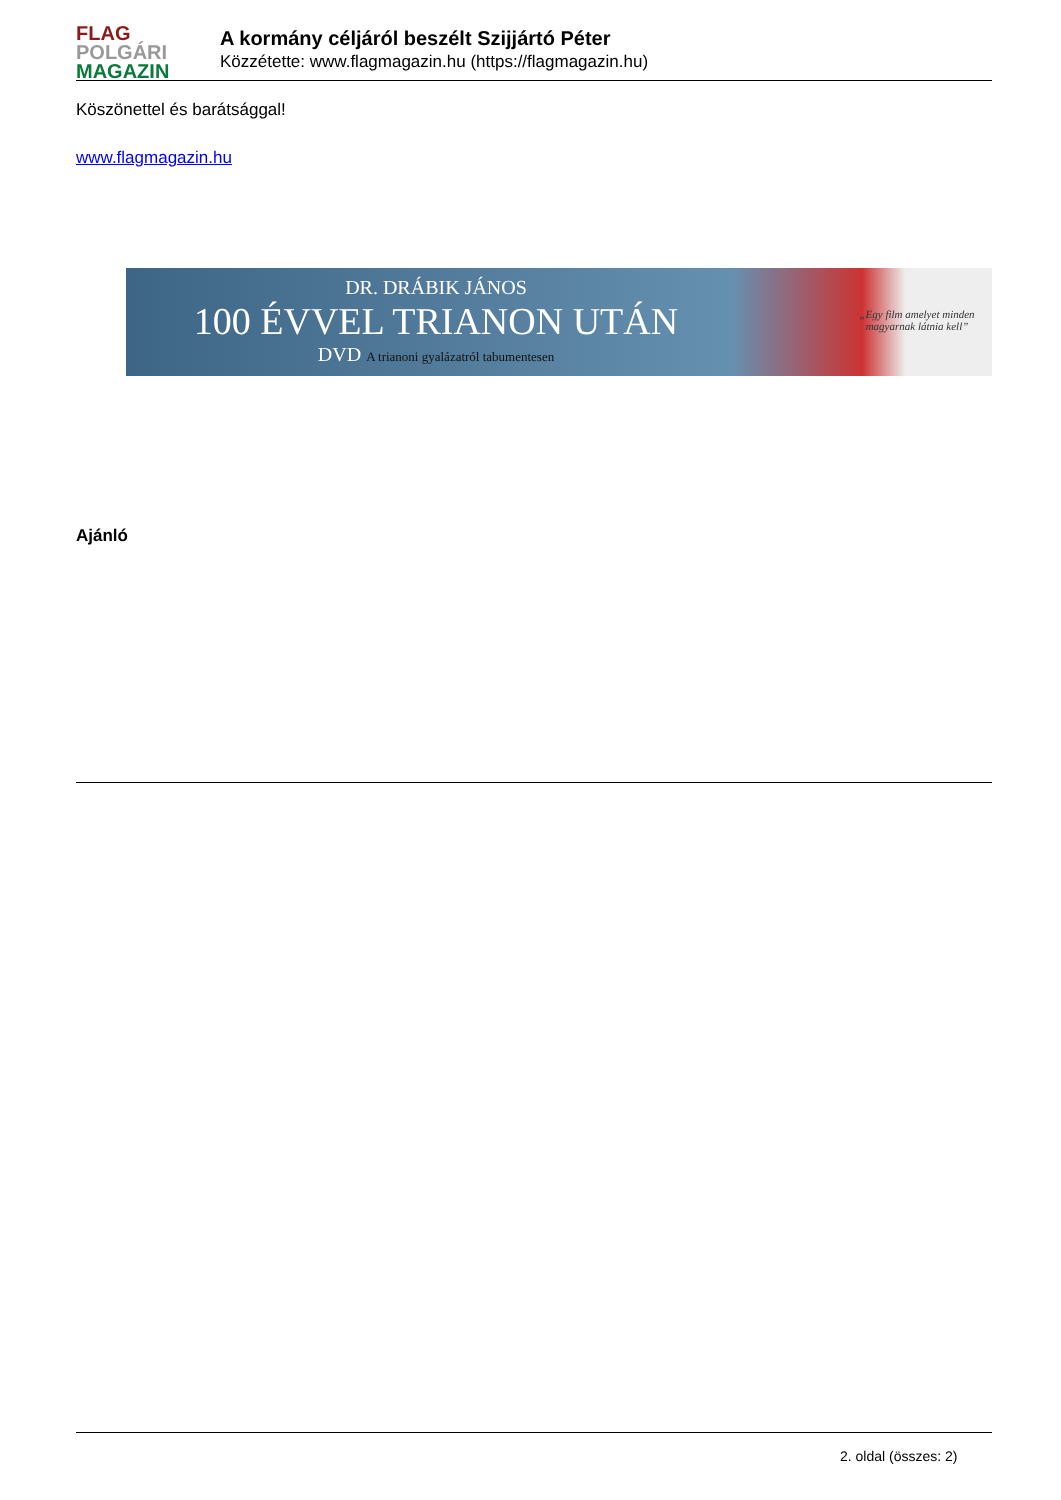FLAG
POLGÁRI
MAGAZIN
A kormány céljáról beszélt Szijjártó Péter
Közzétette: www.flagmagazin.hu (https://flagmagazin.hu)
Köszönettel és barátsággal!
www.flagmagazin.hu
DR. DRÁBIK JÁNOS
100 ÉVVEL TRIANON UTÁN
DVD A trianoni gyalázatról tabumentesen
„Egy film amelyet minden magyarnak látnia kell”
Ajánló
2. oldal (összes: 2)